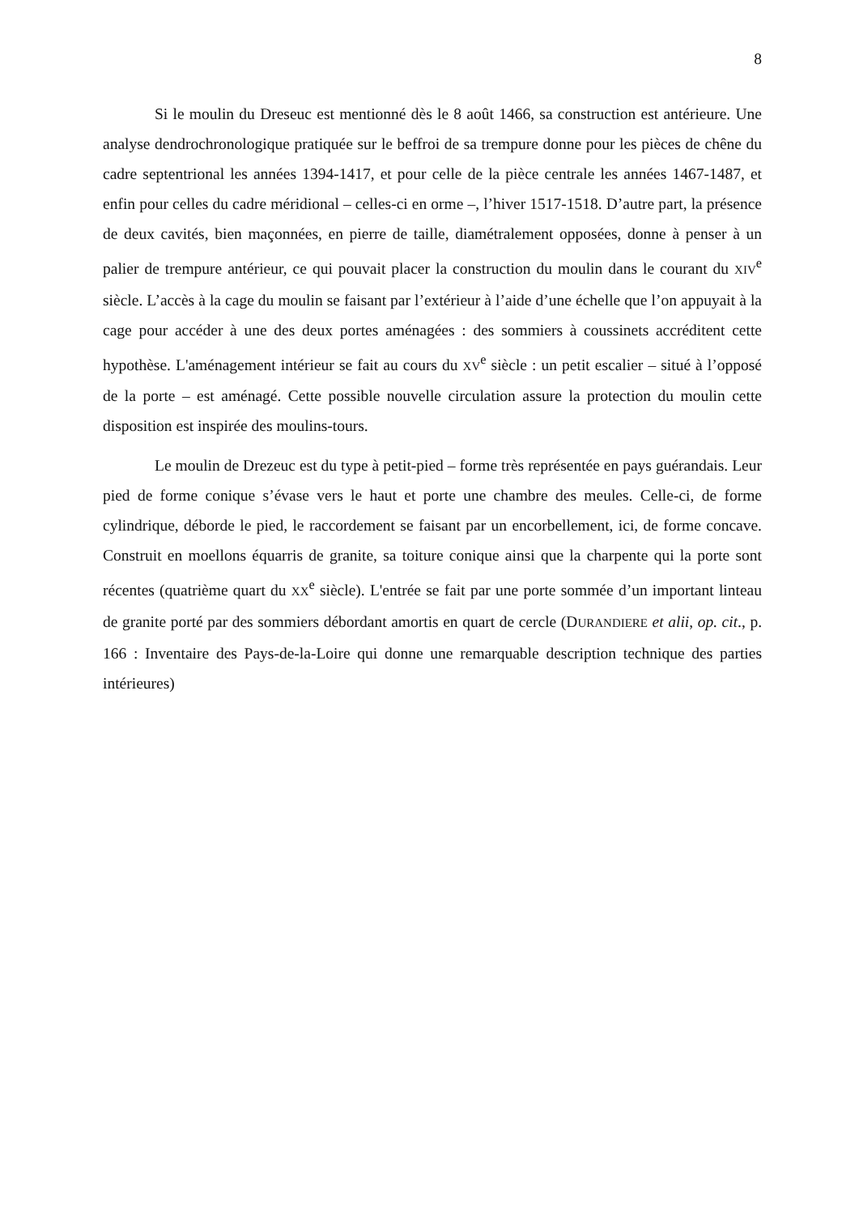8
Si le moulin du Dreseuc est mentionné dès le 8 août 1466, sa construction est antérieure. Une analyse dendrochronologique pratiquée sur le beffroi de sa trempure donne pour les pièces de chêne du cadre septentrional les années 1394-1417, et pour celle de la pièce centrale les années 1467-1487, et enfin pour celles du cadre méridional – celles-ci en orme –, l’hiver 1517-1518. D’autre part, la présence de deux cavités, bien maçonnées, en pierre de taille, diamétralement opposées, donne à penser à un palier de trempure antérieur, ce qui pouvait placer la construction du moulin dans le courant du XIV<sup>e</sup> siècle. L’accès à la cage du moulin se faisant par l’extérieur à l’aide d’une échelle que l’on appuyait à la cage pour accéder à une des deux portes aménagées : des sommiers à coussinets accréditent cette hypothèse. L'aménagement intérieur se fait au cours du XV<sup>e</sup> siècle : un petit escalier – situé à l’opposé de la porte – est aménagé. Cette possible nouvelle circulation assure la protection du moulin cette disposition est inspirée des moulins-tours.
Le moulin de Drezeuc est du type à petit-pied – forme très représentée en pays guérandais. Leur pied de forme conique s’évase vers le haut et porte une chambre des meules. Celle-ci, de forme cylindrique, déborde le pied, le raccordement se faisant par un encorbellement, ici, de forme concave. Construit en moellons équarris de granite, sa toiture conique ainsi que la charpente qui la porte sont récentes (quatrième quart du XX<sup>e</sup> siècle). L'entrée se fait par une porte sommée d’un important linteau de granite porté par des sommiers débordant amortis en quart de cercle (DURANDIERE et alii, op. cit., p. 166 : Inventaire des Pays-de-la-Loire qui donne une remarquable description technique des parties intérieures)